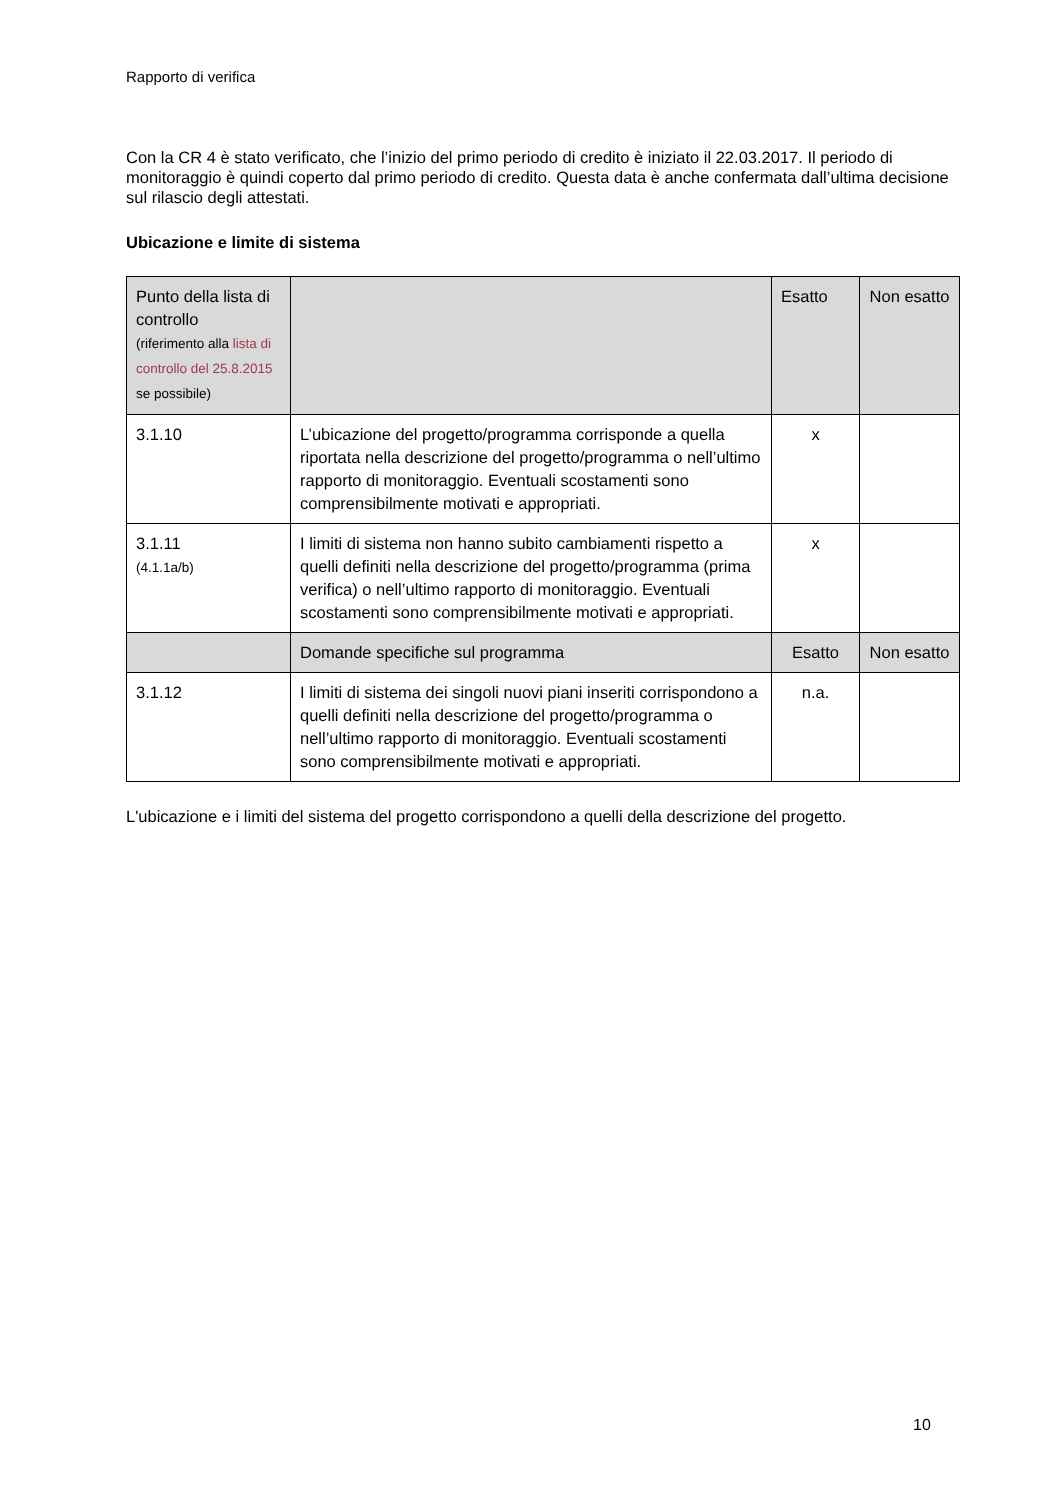Rapporto di verifica
Con la CR 4 è stato verificato, che l’inizio del primo periodo di credito è iniziato il 22.03.2017. Il periodo di monitoraggio è quindi coperto dal primo periodo di credito. Questa data è anche confermata dall’ultima decisione sul rilascio degli attestati.
Ubicazione e limite di sistema
| Punto della lista di controllo (riferimento alla lista di controllo del 25.8.2015 se possibile) | | Esatto | Non esatto |
| 3.1.10 | L’ubicazione del progetto/programma corrisponde a quella riportata nella descrizione del progetto/programma o nell’ultimo rapporto di monitoraggio. Eventuali scostamenti sono comprensibilmente motivati e appropriati. | x | |
| 3.1.11 (4.1.1a/b) | I limiti di sistema non hanno subito cambiamenti rispetto a quelli definiti nella descrizione del progetto/programma (prima verifica) o nell’ultimo rapporto di monitoraggio. Eventuali scostamenti sono comprensibilmente motivati e appropriati. | x | |
| | Domande specifiche sul programma | Esatto | Non esatto |
| 3.1.12 | I limiti di sistema dei singoli nuovi piani inseriti corrispondono a quelli definiti nella descrizione del progetto/programma o nell’ultimo rapporto di monitoraggio. Eventuali scostamenti sono comprensibilmente motivati e appropriati. | n.a. | |
L'ubicazione e i limiti del sistema del progetto corrispondono a quelli della descrizione del progetto.
10